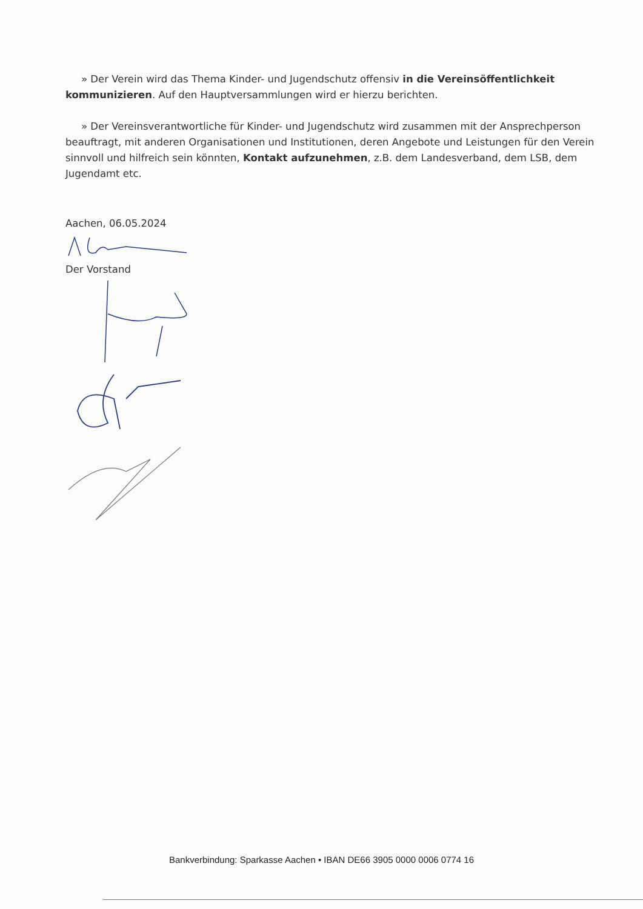» Der Verein wird das Thema Kinder- und Jugendschutz offensiv in die Vereinsöffentlichkeit kommunizieren. Auf den Hauptversammlungen wird er hierzu berichten.
» Der Vereinsverantwortliche für Kinder- und Jugendschutz wird zusammen mit der Ansprechperson beauftragt, mit anderen Organisationen und Institutionen, deren Angebote und Leistungen für den Verein sinnvoll und hilfreich sein könnten, Kontakt aufzunehmen, z.B. dem Landesverband, dem LSB, dem Jugendamt etc.
Aachen, 06.05.2024
Der Vorstand
Bankverbindung: Sparkasse Aachen • IBAN DE66 3905 0000 0006 0774 16